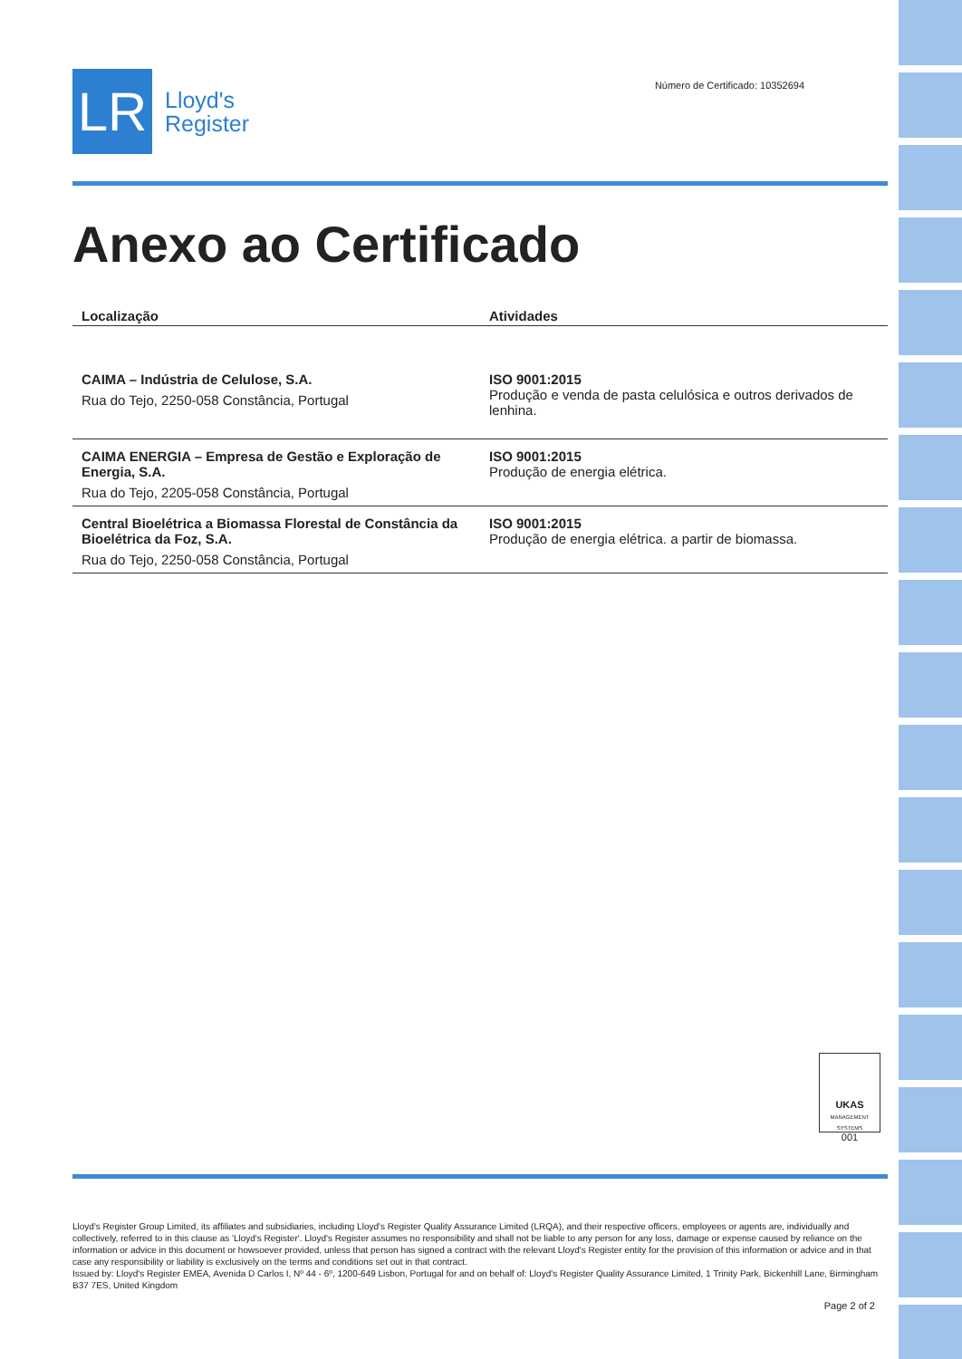LR
Lloyd's
Register
Número de Certificado: 10352694
Anexo ao Certificado
| Localização | Atividades |
| --- | --- |
| CAIMA – Indústria de Celulose, S.A. Rua do Tejo, 2250-058 Constância, Portugal | ISO 9001:2015 Produção e venda de pasta celulósica e outros derivados de lenhina. |
| CAIMA ENERGIA – Empresa de Gestão e Exploração de Energia, S.A. Rua do Tejo, 2205-058 Constância, Portugal | ISO 9001:2015 Produção de energia elétrica. |
| Central Bioelétrica a Biomassa Florestal de Constância da Bioelétrica da Foz, S.A. Rua do Tejo, 2250-058 Constância, Portugal | ISO 9001:2015 Produção de energia elétrica. a partir de biomassa. |
UKAS
MANAGEMENT SYSTEMS
001
Lloyd's Register Group Limited, its affiliates and subsidiaries, including Lloyd's Register Quality Assurance Limited (LRQA), and their respective officers, employees or agents are, individually and collectively, referred to in this clause as 'Lloyd's Register'. Lloyd's Register assumes no responsibility and shall not be liable to any person for any loss, damage or expense caused by reliance on the information or advice in this document or howsoever provided, unless that person has signed a contract with the relevant Lloyd's Register entity for the provision of this information or advice and in that case any responsibility or liability is exclusively on the terms and conditions set out in that contract.
Issued by: Lloyd's Register EMEA, Avenida D Carlos I, Nº 44 - 6º, 1200-649 Lisbon, Portugal for and on behalf of: Lloyd's Register Quality Assurance Limited, 1 Trinity Park, Bickenhill Lane, Birmingham B37 7ES, United Kingdom
Page 2 of 2